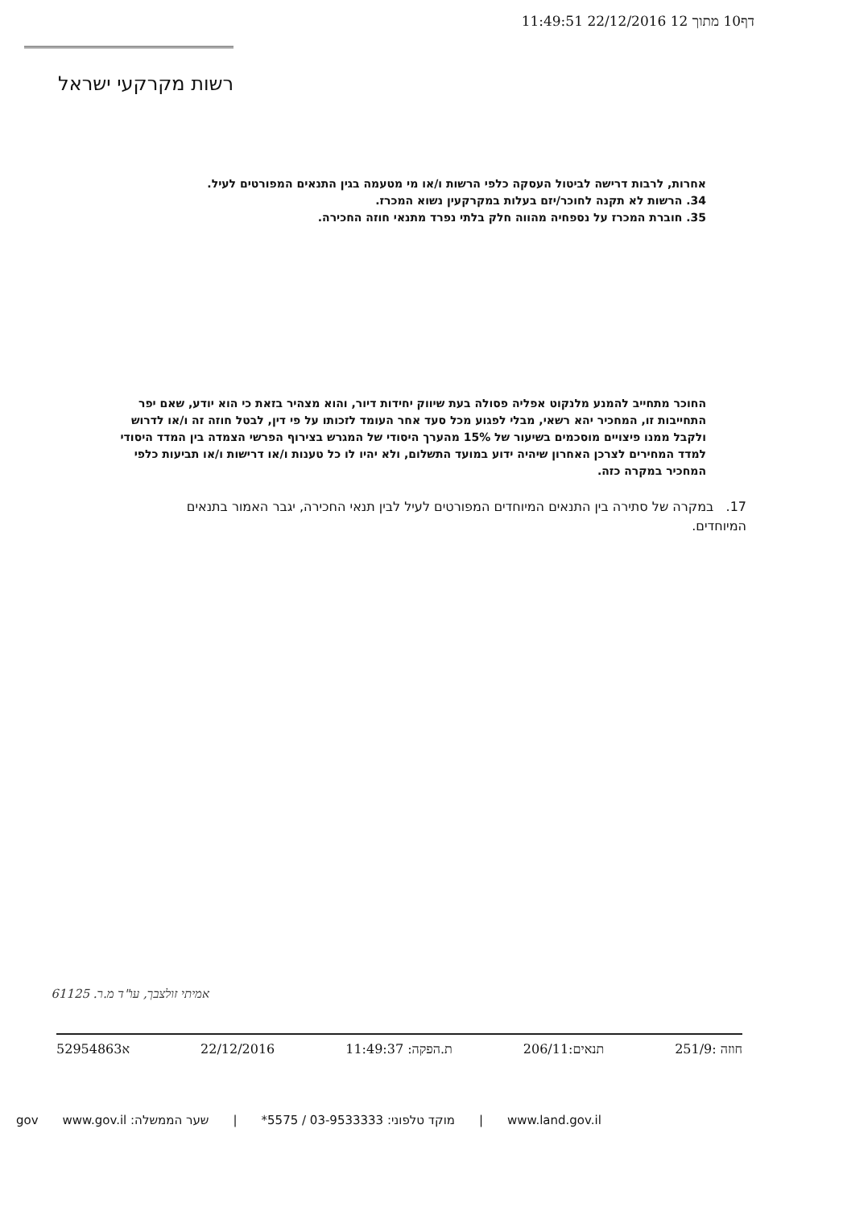דף10 מתוך 12 22/12/2016 11:49:51
רשות מקרקעי ישראל
אחרות, לרבות דרישה לביטול העסקה כלפי הרשות ו/או מי מטעמה בגין התנאים המפורטים לעיל.
34. הרשות לא תקנה לחוכר/יזם בעלות במקרקעין נשוא המכרז.
35. חוברת המכרז על נספחיה מהווה חלק בלתי נפרד מתנאי חוזה החכירה.
החוכר מתחייב להמנע מלנקוט אפליה פסולה בעת שיווק יחידות דיור, והוא מצהיר בזאת כי הוא יודע, שאם יפר התחייבות זו, המחכיר יהא רשאי, מבלי לפגוע מכל סעד אחר העומד לזכותו על פי דין, לבטל חוזה זה ו/או לדרוש ולקבל ממנו פיצויים מוסכמים בשיעור של 15% מהערך היסודי של המגרש בצירוף הפרשי הצמדה בין המדד היסודי למדד המחירים לצרכן האחרון שיהיה ידוע במועד התשלום, ולא יהיו לו כל טענות ו/או דרישות ו/או תביעות כלפי המחכיר במקרה כזה.
17. במקרה של סתירה בין התנאים המיוחדים המפורטים לעיל לבין תנאי החכירה, יגבר האמור בתנאים המיוחדים.
אמיתי זולצבך, עו"ד מ.ר. 61125
חוזה :251/9 תנאים:206/11 ת.הפקה: 11:49:37 22/12/2016 א52954863
www.land.gov.il | מוקד טלפוני: 03-9533333 / 5575* | שער הממשלה: www.gov.il gov